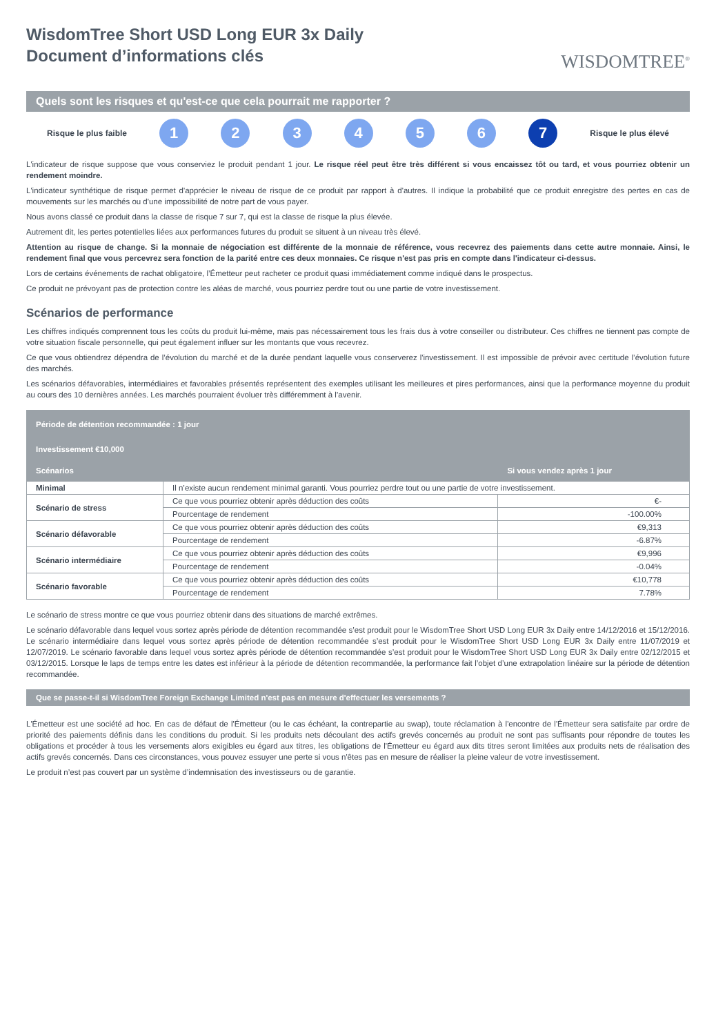WisdomTree Short USD Long EUR 3x Daily
Document d’informations clés
WISDOMTREE<sup>®</sup>
Quels sont les risques et qu'est-ce que cela pourrait me rapporter ?
Risque le plus faible 123456 7 Risque le plus élevé
L'indicateur de risque suppose que vous conserviez le produit pendant 1 jour. Le risque réel peut être très différent si vous encaissez tôt ou tard, et vous pourriez obtenir un rendement moindre.
L'indicateur synthétique de risque permet d'apprécier le niveau de risque de ce produit par rapport à d'autres. Il indique la probabilité que ce produit enregistre des pertes en cas de mouvements sur les marchés ou d'une impossibilité de notre part de vous payer.
Nous avons classé ce produit dans la classe de risque 7 sur 7, qui est la classe de risque la plus élevée.
Autrement dit, les pertes potentielles liées aux performances futures du produit se situent à un niveau très élevé.
Attention au risque de change. Si la monnaie de négociation est différente de la monnaie de référence, vous recevrez des paiements dans cette autre monnaie. Ainsi, le rendement final que vous percevrez sera fonction de la parité entre ces deux monnaies. Ce risque n'est pas pris en compte dans l'indicateur ci-dessus.
Lors de certains événements de rachat obligatoire, l’Émetteur peut racheter ce produit quasi immédiatement comme indiqué dans le prospectus.
Ce produit ne prévoyant pas de protection contre les aléas de marché, vous pourriez perdre tout ou une partie de votre investissement.
Scénarios de performance
Les chiffres indiqués comprennent tous les coûts du produit lui-même, mais pas nécessairement tous les frais dus à votre conseiller ou distributeur. Ces chiffres ne tiennent pas compte de votre situation fiscale personnelle, qui peut également influer sur les montants que vous recevrez.
Ce que vous obtiendrez dépendra de l’évolution du marché et de la durée pendant laquelle vous conserverez l'investissement. Il est impossible de prévoir avec certitude l’évolution future des marchés.
Les scénarios défavorables, intermédiaires et favorables présentés représentent des exemples utilisant les meilleures et pires performances, ainsi que la performance moyenne du produit au cours des 10 dernières années. Les marchés pourraient évoluer très différemment à l’avenir.
| Période de détention recommandée : 1 jour | | |
| --- | --- | --- |
| Investissement €10,000 | | |
| Scénarios | | Si vous vendez après 1 jour |
| Minimal | Il n’existe aucun rendement minimal garanti. Vous pourriez perdre tout ou une partie de votre investissement. | |
| Scénario de stress | Ce que vous pourriez obtenir après déduction des coûts | €- |
| | Pourcentage de rendement | -100.00% |
| Scénario défavorable | Ce que vous pourriez obtenir après déduction des coûts | €9,313 |
| | Pourcentage de rendement | -6.87% |
| Scénario intermédiaire | Ce que vous pourriez obtenir après déduction des coûts | €9,996 |
| | Pourcentage de rendement | -0.04% |
| Scénario favorable | Ce que vous pourriez obtenir après déduction des coûts | €10,778 |
| | Pourcentage de rendement | 7.78% |
Le scénario de stress montre ce que vous pourriez obtenir dans des situations de marché extrêmes.
Le scénario défavorable dans lequel vous sortez après période de détention recommandée s’est produit pour le WisdomTree Short USD Long EUR 3x Daily entre 14/12/2016 et 15/12/2016. Le scénario intermédiaire dans lequel vous sortez après période de détention recommandée s’est produit pour le WisdomTree Short USD Long EUR 3x Daily entre 11/07/2019 et 12/07/2019. Le scénario favorable dans lequel vous sortez après période de détention recommandée s’est produit pour le WisdomTree Short USD Long EUR 3x Daily entre 02/12/2015 et 03/12/2015. Lorsque le laps de temps entre les dates est inférieur à la période de détention recommandée, la performance fait l’objet d’une extrapolation linéaire sur la période de détention recommandée.
Que se passe-t-il si WisdomTree Foreign Exchange Limited n'est pas en mesure d'effectuer les versements ?
L'Émetteur est une société ad hoc. En cas de défaut de l'Émetteur (ou le cas échéant, la contrepartie au swap), toute réclamation à l'encontre de l'Émetteur sera satisfaite par ordre de priorité des paiements définis dans les conditions du produit. Si les produits nets découlant des actifs grevés concernés au produit ne sont pas suffisants pour répondre de toutes les obligations et procéder à tous les versements alors exigibles eu égard aux titres, les obligations de l'Émetteur eu égard aux dits titres seront limitées aux produits nets de réalisation des actifs grevés concernés. Dans ces circonstances, vous pouvez essuyer une perte si vous n'êtes pas en mesure de réaliser la pleine valeur de votre investissement.
Le produit n’est pas couvert par un système d’indemnisation des investisseurs ou de garantie.